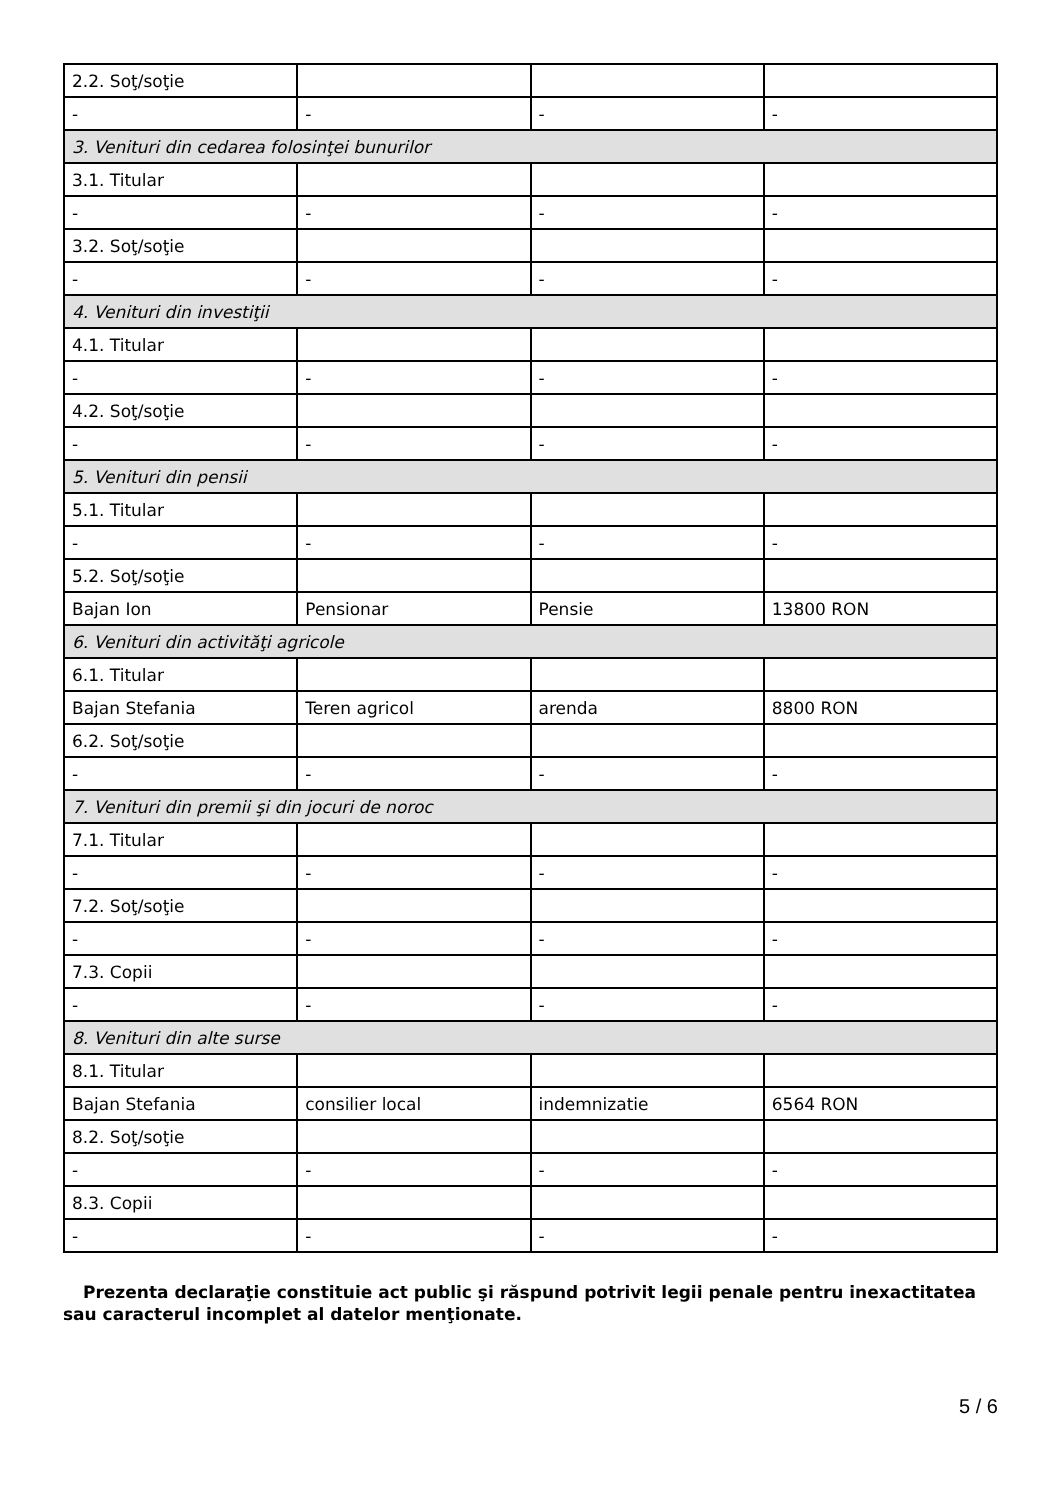| 2.2. Soţ/soţie | | | |
| - | - | - | - |
| 3. Venituri din cedarea folosinţei bunurilor | | | |
| 3.1. Titular | | | |
| - | - | - | - |
| 3.2. Soţ/soţie | | | |
| - | - | - | - |
| 4. Venituri din investiţii | | | |
| 4.1. Titular | | | |
| - | - | - | - |
| 4.2. Soţ/soţie | | | |
| - | - | - | - |
| 5. Venituri din pensii | | | |
| 5.1. Titular | | | |
| - | - | - | - |
| 5.2. Soţ/soţie | | | |
| Bajan Ion | Pensionar | Pensie | 13800 RON |
| 6. Venituri din activităţi agricole | | | |
| 6.1. Titular | | | |
| Bajan Stefania | Teren agricol | arenda | 8800 RON |
| 6.2. Soţ/soţie | | | |
| - | - | - | - |
| 7. Venituri din premii şi din jocuri de noroc | | | |
| 7.1. Titular | | | |
| - | - | - | - |
| 7.2. Soţ/soţie | | | |
| - | - | - | - |
| 7.3. Copii | | | |
| - | - | - | - |
| 8. Venituri din alte surse | | | |
| 8.1. Titular | | | |
| Bajan Stefania | consilier local | indemnizatie | 6564 RON |
| 8.2. Soţ/soţie | | | |
| - | - | - | - |
| 8.3. Copii | | | |
| - | - | - | - |
Prezenta declaraţie constituie act public şi răspund potrivit legii penale pentru inexactitatea sau caracterul incomplet al datelor menţionate.
5 / 6